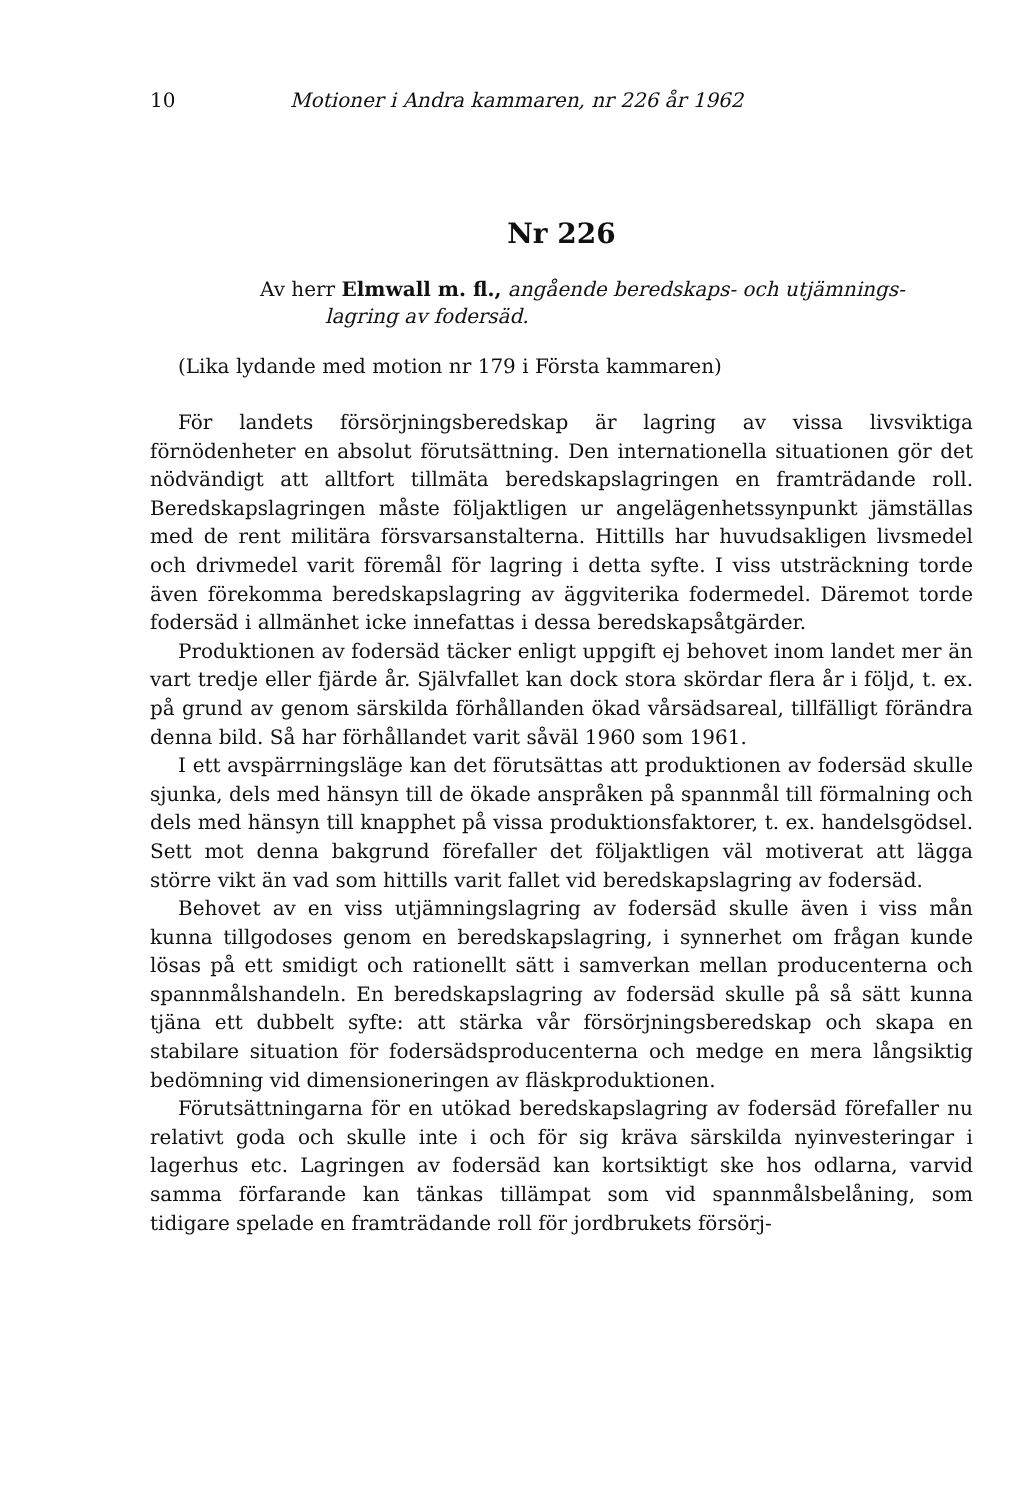10 Motioner i Andra kammaren, nr 226 år 1962
Nr 226
Av herr Elmwall m. fl., angående beredskaps- och utjämnings-
lagring av fodersäd.
(Lika lydande med motion nr 179 i Första kammaren)
För landets försörjningsberedskap är lagring av vissa livsviktiga förnödenheter en absolut förutsättning. Den internationella situationen gör det nödvändigt att alltfort tillmäta beredskapslagringen en framträdande roll. Beredskapslagringen måste följaktligen ur angelägenhetssynpunkt jämställas med de rent militära försvarsanstalterna. Hittills har huvudsakligen livsmedel och drivmedel varit föremål för lagring i detta syfte. I viss utsträckning torde även förekomma beredskapslagring av äggviterika fodermedel. Däremot torde fodersäd i allmänhet icke innefattas i dessa beredskapsåtgärder.
Produktionen av fodersäd täcker enligt uppgift ej behovet inom landet mer än vart tredje eller fjärde år. Självfallet kan dock stora skördar flera år i följd, t. ex. på grund av genom särskilda förhållanden ökad vårsädsareal, tillfälligt förändra denna bild. Så har förhållandet varit såväl 1960 som 1961.
I ett avspärrningsläge kan det förutsättas att produktionen av fodersäd skulle sjunka, dels med hänsyn till de ökade anspråken på spannmål till förmalning och dels med hänsyn till knapphet på vissa produktionsfaktorer, t. ex. handelsgödsel. Sett mot denna bakgrund förefaller det följaktligen väl motiverat att lägga större vikt än vad som hittills varit fallet vid beredskapslagring av fodersäd.
Behovet av en viss utjämningslagring av fodersäd skulle även i viss mån kunna tillgodoses genom en beredskapslagring, i synnerhet om frågan kunde lösas på ett smidigt och rationellt sätt i samverkan mellan producenterna och spannmålshandeln. En beredskapslagring av fodersäd skulle på så sätt kunna tjäna ett dubbelt syfte: att stärka vår försörjningsberedskap och skapa en stabilare situation för fodersädsproducenterna och medge en mera långsiktig bedömning vid dimensioneringen av fläskproduktionen.
Förutsättningarna för en utökad beredskapslagring av fodersäd förefaller nu relativt goda och skulle inte i och för sig kräva särskilda nyinvesteringar i lagerhus etc. Lagringen av fodersäd kan kortsiktigt ske hos odlarna, varvid samma förfarande kan tänkas tillämpat som vid spannmålsbelåning, som tidigare spelade en framträdande roll för jordbrukets försörj-